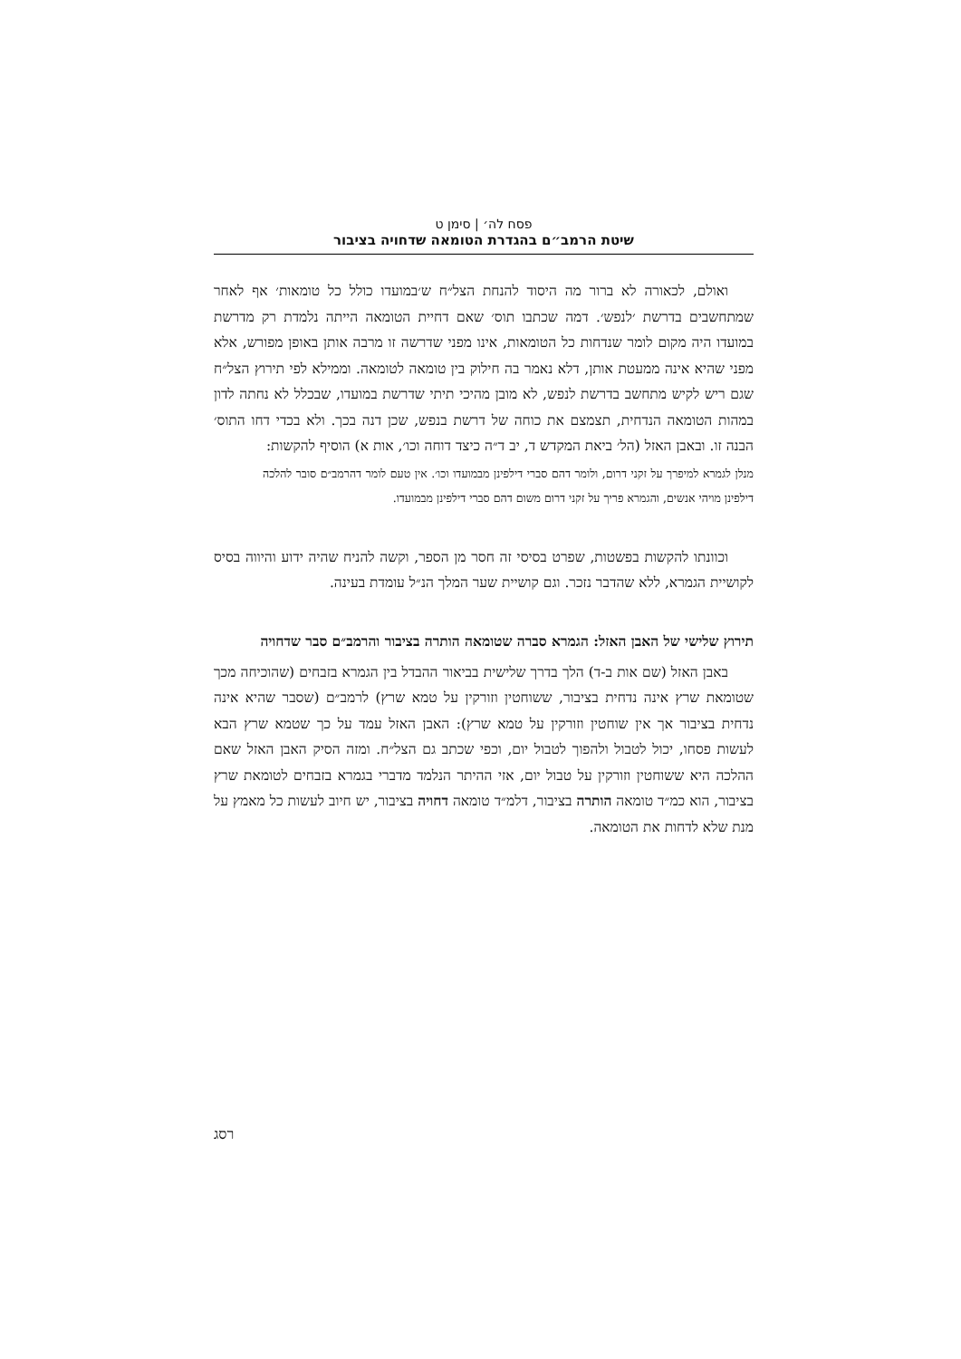פסח לה׳ | סימן ט
שיטת הרמב״ם בהגדרת הטומאה שדחויה בציבור
ואולם, לכאורה לא ברור מה היסוד להנחת הצל״ח ש׳במועדו כולל כל טומאות׳ אף לאחר שמתחשבים בדרשת ׳לנפש׳. דמה שכתבו תוס׳ שאם דחיית הטומאה הייתה נלמדת רק מדרשת במועדו היה מקום לומר שנדחות כל הטומאות, אינו מפני שדרשה זו מרבה אותן באופן מפורש, אלא מפני שהיא אינה ממעטת אותן, דלא נאמר בה חילוק בין טומאה לטומאה. וממילא לפי תירוץ הצל״ח שגם ריש לקיש מתחשב בדרשת לנפש, לא מובן מהיכי תיתי שדרשת במועדו, שבכלל לא נחתה לדון במהות הטומאה הנדחית, תצמצם את כוחה של דרשת בנפש, שכן דנה בכך. ולא בכדי דחו התוס׳ הבנה זו. ובאבן האזל (הל׳ ביאת המקדש ד, יב ד״ה כיצד דוחה וכו׳, אות א) הוסיף להקשות:
מנלן לגמרא למיפרך על זקני דרום, ולומר דהם סברי דילפינן מבמועדו וכו׳. אין טעם לומר דהרמב״ם סובר להלכה דילפינן מויהי אנשים, והגמרא פריך על זקני דרום משום דהם סברי דילפינן מבמועדו.
וכוונתו להקשות בפשטות, שפרט בסיסי זה חסר מן הספר, וקשה להניח שהיה ידוע והיווה בסיס לקושיית הגמרא, ללא שהדבר נזכר. וגם קושיית שער המלך הנ״ל עומדת בעינה.
תירוץ שלישי של האבן האזל: הגמרא סברה שטומאה הותרה בציבור והרמב״ם סבר שדחויה
באבן האזל (שם אות ב-ד) הלך בדרך שלישית בביאור ההבדל בין הגמרא בזבחים (שהוכיחה מכך שטומאת שרץ אינה נדחית בציבור, ששוחטין וזורקין על טמא שרץ) לרמב״ם (שסבר שהיא אינה נדחית בציבור אך אין שוחטין וזורקין על טמא שרץ): האבן האזל עמד על כך שטמא שרץ הבא לעשות פסחו, יכול לטבול ולהפוך לטבול יום, וכפי שכתב גם הצל״ח. ומזה הסיק האבן האזל שאם ההלכה היא ששוחטין וזורקין על טבול יום, אזי ההיתר הנלמד מדברי בגמרא בזבחים לטומאת שרץ בציבור, הוא כמ״ד טומאה הותרה בציבור, דלמ״ד טומאה דחויה בציבור, יש חיוב לעשות כל מאמץ על מנת שלא לדחות את הטומאה.
רסג